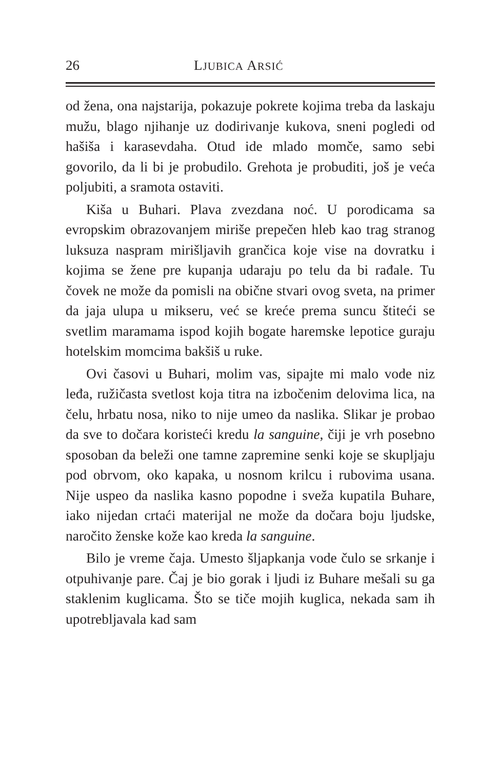26 LJUBICA ARSIĆ
od žena, ona najstarija, pokazuje pokrete kojima treba da laskaju mužu, blago njihanje uz dodirivanje kukova, sneni pogledi od hašiša i karasevdaha. Otud ide mlado momče, samo sebi govorilo, da li bi je probudilo. Grehota je probuditi, još je veća poljubiti, a sramota ostaviti.
Kiša u Buhari. Plava zvezdana noć. U porodicama sa evropskim obrazovanjem miriše prepečen hleb kao trag stranog luksuza naspram mirišljavih grančica koje vise na dovratku i kojima se žene pre kupanja udaraju po telu da bi rađale. Tu čovek ne može da pomisli na obične stvari ovog sveta, na primer da jaja ulupa u mikseru, već se kreće prema suncu štiteći se svetlim maramama ispod kojih bogate haremske lepotice guraju hotelskim momcima bakšiš u ruke.
Ovi časovi u Buhari, molim vas, sipajte mi malo vode niz leđa, ružičasta svetlost koja titra na izbočenim delovima lica, na čelu, hrbatu nosa, niko to nije umeo da naslika. Slikar je probao da sve to dočara koristeći kredu la sanguine, čiji je vrh posebno sposoban da beleži one tamne zapremine senki koje se skupljaju pod obrvom, oko kapaka, u nosnom krilcu i rubovima usana. Nije uspeo da naslika kasno popodne i sveža kupatila Buhare, iako nijedan crtaći materijal ne može da dočara boju ljudske, naročito ženske kože kao kreda la sanguine.
Bilo je vreme čaja. Umesto šljapkanja vode čulo se srkanje i otpuhivanje pare. Čaj je bio gorak i ljudi iz Buhare mešali su ga staklenim kuglicama. Što se tiče mojih kuglica, nekada sam ih upotrebljavala kad sam